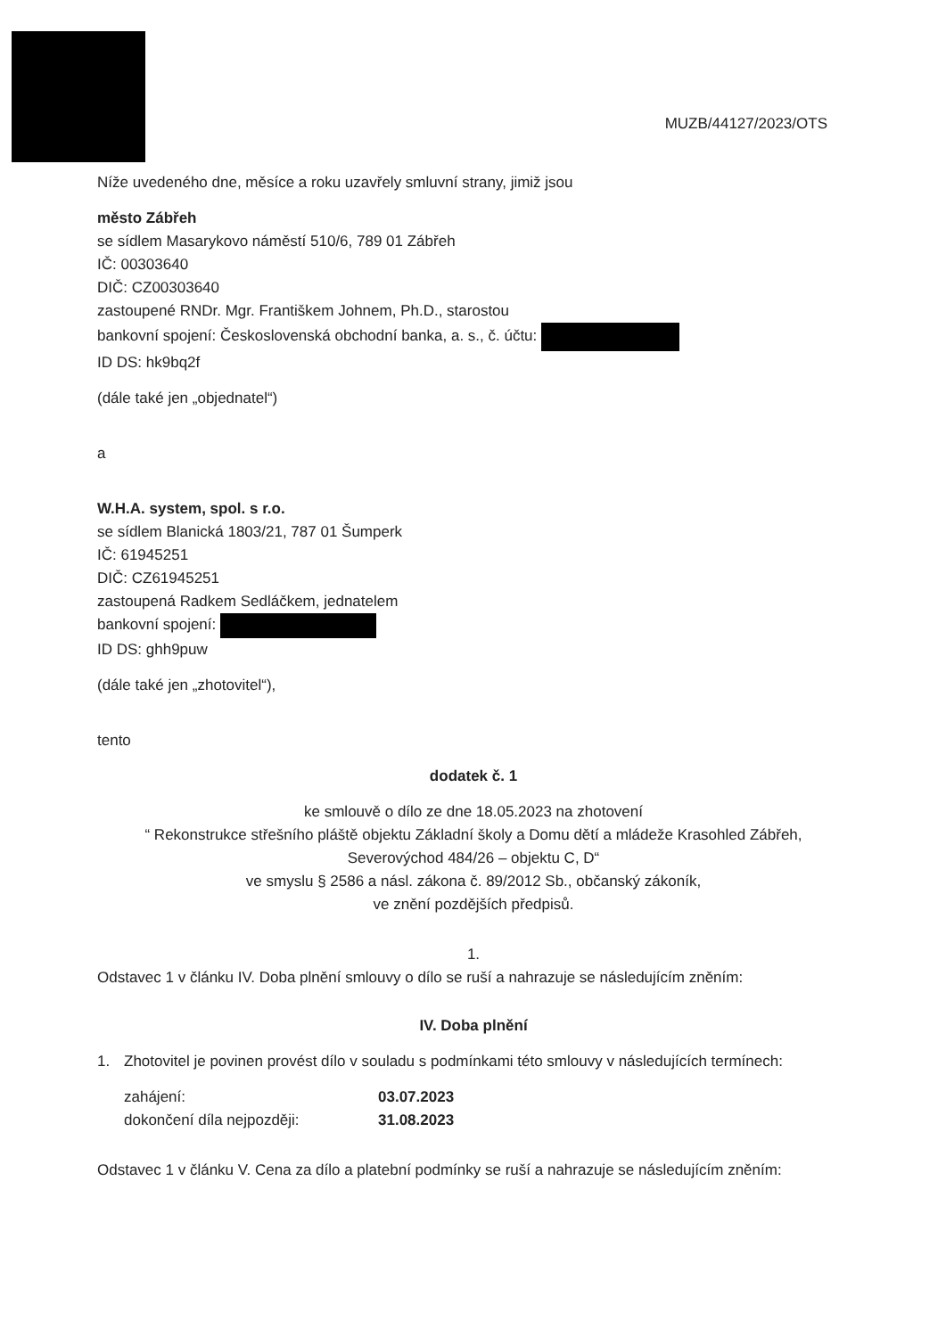MUZB/44127/2023/OTS
Níže uvedeného dne, měsíce a roku uzavřely smluvní strany, jimiž jsou
město Zábřeh
se sídlem Masarykovo náměstí 510/6, 789 01 Zábřeh
IČ: 00303640
DIČ: CZ00303640
zastoupené RNDr. Mgr. Františkem Johnem, Ph.D., starostou
bankovní spojení: Československá obchodní banka, a. s., č. účtu:
ID DS: hk9bq2f
(dále také jen „objednatel“)
a
W.H.A. system, spol. s r.o.
se sídlem Blanická 1803/21, 787 01 Šumperk
IČ: 61945251
DIČ: CZ61945251
zastoupená Radkem Sedláčkem, jednatelem
bankovní spojení:
ID DS: ghh9puw
(dále také jen „zhotovitel“),
tento
dodatek č. 1
ke smlouvě o dílo ze dne 18.05.2023 na zhotovení
“ Rekonstrukce střešního pláště objektu Základní školy a Domu dětí a mládeže Krasohled Zábřeh, Severovýchod 484/26 – objektu C, D“
ve smyslu § 2586 a násl. zákona č. 89/2012 Sb., občanský zákoník,
ve znění pozdějších předpisů.
1.
Odstavec 1 v článku IV. Doba plnění smlouvy o dílo se ruší a nahrazuje se následujícím zněním:
IV. Doba plnění
1. Zhotovitel je povinen provést dílo v souladu s podmínkami této smlouvy v následujících termínech:
| zahájení: | 03.07.2023 |
| dokončení díla nejpozději: | 31.08.2023 |
Odstavec 1 v článku V. Cena za dílo a platební podmínky se ruší a nahrazuje se následujícím zněním: